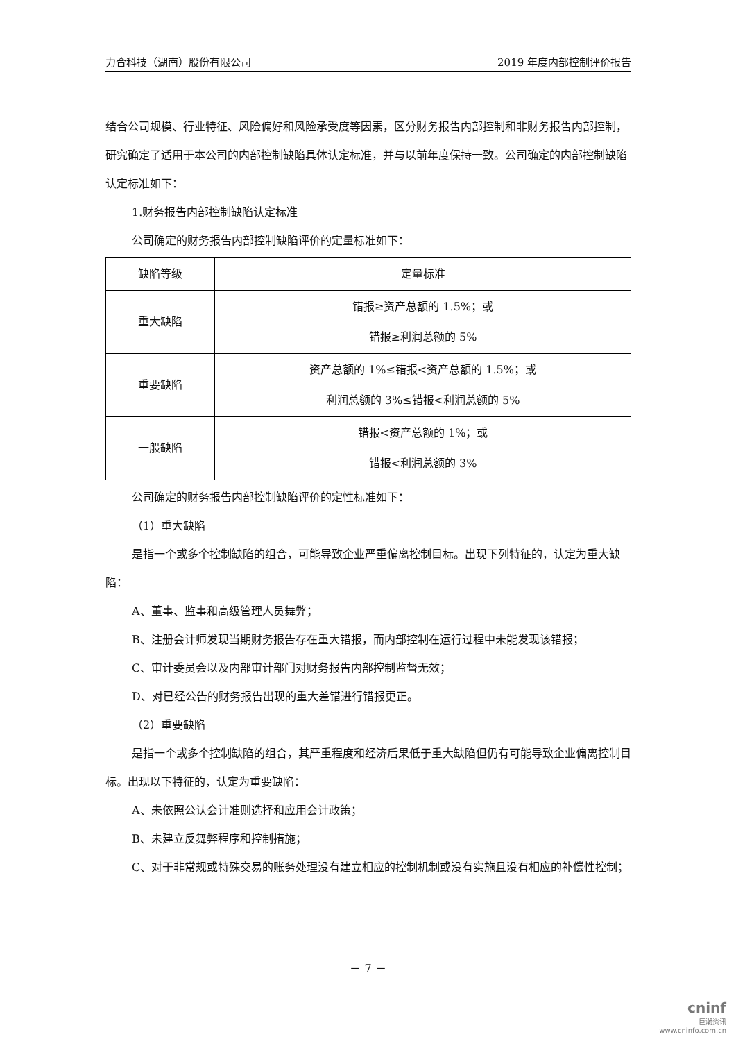力合科技（湖南）股份有限公司 2019 年度内部控制评价报告
结合公司规模、行业特征、风险偏好和风险承受度等因素，区分财务报告内部控制和非财务报告内部控制，研究确定了适用于本公司的内部控制缺陷具体认定标准，并与以前年度保持一致。公司确定的内部控制缺陷认定标准如下：
1.财务报告内部控制缺陷认定标准
公司确定的财务报告内部控制缺陷评价的定量标准如下：
| 缺陷等级 | 定量标准 |
| 重大缺陷 | 错报≥资产总额的 1.5%；或 错报≥利润总额的 5% |
| 重要缺陷 | 资产总额的 1%≤错报<资产总额的 1.5%；或 利润总额的 3%≤错报<利润总额的 5% |
| 一般缺陷 | 错报<资产总额的 1%；或 错报<利润总额的 3% |
公司确定的财务报告内部控制缺陷评价的定性标准如下：
（1）重大缺陷
是指一个或多个控制缺陷的组合，可能导致企业严重偏离控制目标。出现下列特征的，认定为重大缺陷：
A、董事、监事和高级管理人员舞弊；
B、注册会计师发现当期财务报告存在重大错报，而内部控制在运行过程中未能发现该错报；
C、审计委员会以及内部审计部门对财务报告内部控制监督无效；
D、对已经公告的财务报告出现的重大差错进行错报更正。
（2）重要缺陷
是指一个或多个控制缺陷的组合，其严重程度和经济后果低于重大缺陷但仍有可能导致企业偏离控制目标。出现以下特征的，认定为重要缺陷：
A、未依照公认会计准则选择和应用会计政策；
B、未建立反舞弊程序和控制措施；
C、对于非常规或特殊交易的账务处理没有建立相应的控制机制或没有实施且没有相应的补偿性控制；
－ 7 －
cninf
巨潮资讯
www.cninfo.com.cn